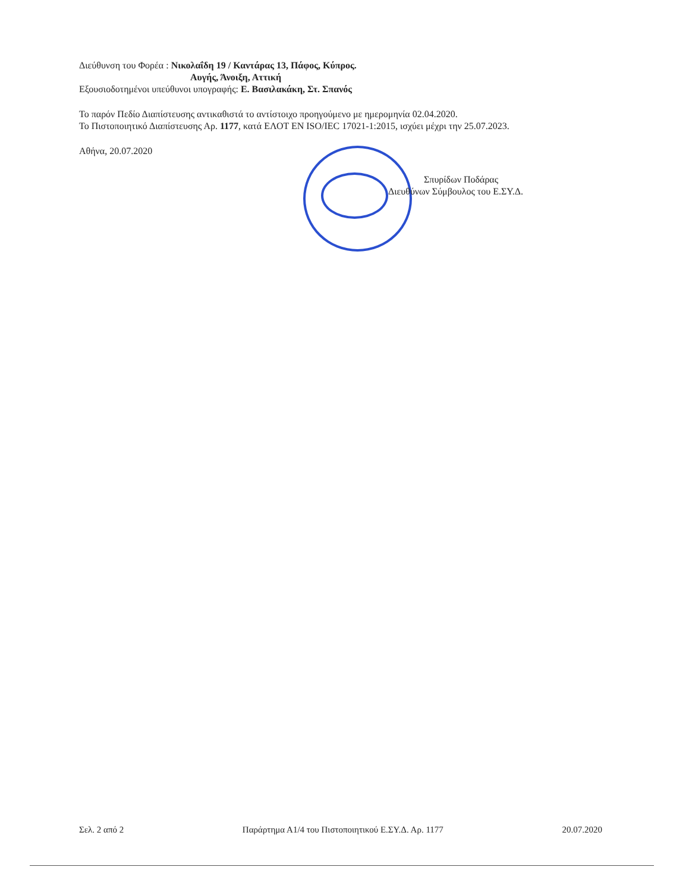Διεύθυνση του Φορέα : Νικολαΐδη 19 / Καντάρας 13, Πάφος, Κύπρος.
Αυγής, Άνοιξη, Αττική
Εξουσιοδοτημένοι υπεύθυνοι υπογραφής: Ε. Βασιλακάκη, Στ. Σπανός
Το παρόν Πεδίο Διαπίστευσης αντικαθιστά το αντίστοιχο προηγούμενο με ημερομηνία 02.04.2020.
Το Πιστοποιητικό Διαπίστευσης Αρ. 1177, κατά ΕΛΟΤ ΕΝ ISO/IEC 17021-1:2015, ισχύει μέχρι την 25.07.2023.
Αθήνα, 20.07.2020
Σπυρίδων Ποδάρας
Διευθύνων Σύμβουλος του Ε.ΣΥ.Δ.
Σελ. 2 από 2 Παράρτημα Α1/4 του Πιστοποιητικού Ε.ΣΥ.Δ. Αρ. 1177 20.07.2020